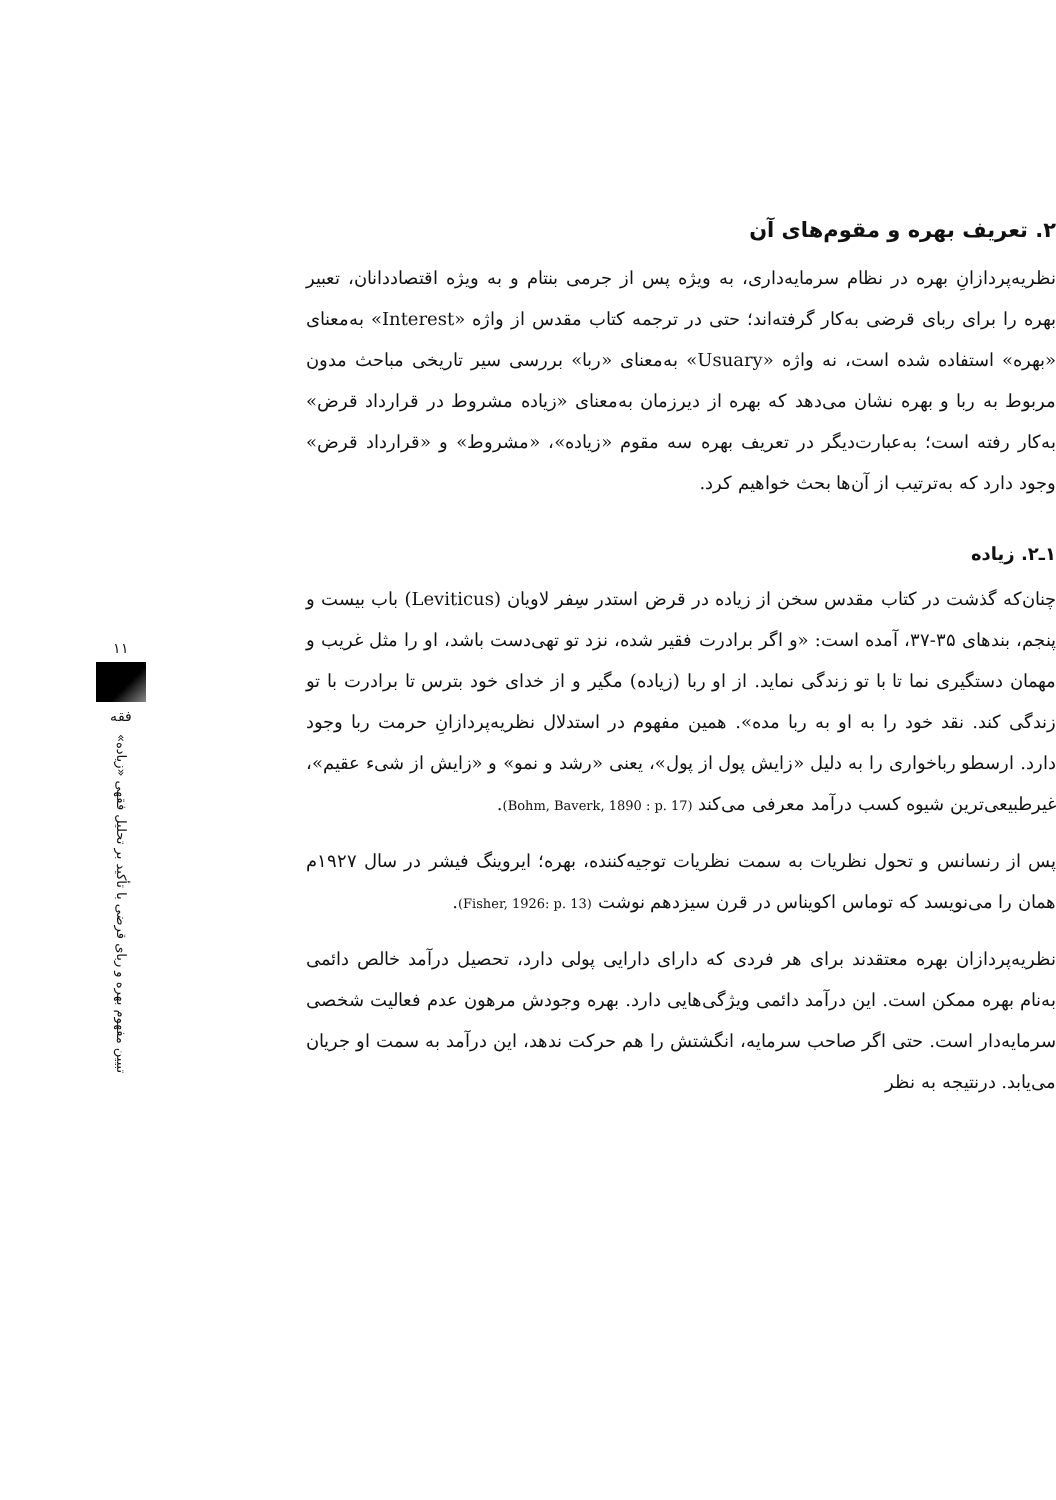۲. تعریف بهره و مقوم‌های آن
نظریه‌پردازانِ بهره در نظام سرمایه‌داری، به ویژه پس از جرمی بنتام و به ویژه اقتصاددانان، تعبیر بهره را برای ربای قرضی به‌کار گرفته‌اند؛ حتی در ترجمه کتاب مقدس از واژه «Interest» به‌معنای «بهره» استفاده شده است، نه واژه «Usuary» به‌معنای «ربا» بررسی سیر تاریخی مباحث مدون مربوط به ربا و بهره نشان می‌دهد که بهره از دیرزمان به‌معنای «زیاده مشروط در قرارداد قرض» به‌کار رفته است؛ به‌عبارت‌دیگر در تعریف بهره سه مقوم «زیاده»، «مشروط» و «قرارداد قرض» وجود دارد که به‌ترتیب از آن‌ها بحث خواهیم کرد.
۱ـ۲. زیاده
چنان‌که گذشت در کتاب مقدس سخن از زیاده در قرض استدر سِفر لاویان (Leviticus) باب بیست و پنجم، بندهای ۳۵-۳۷، آمده است: «و اگر برادرت فقیر شده، نزد تو تهی‌دست باشد، او را مثل غریب و مهمان دستگیری نما تا با تو زندگی نماید. از او ربا (زیاده) مگیر و از خدای خود بترس تا برادرت با تو زندگی کند. نقد خود را به او به ربا مده». همین مفهوم در استدلال نظریه‌پردازانِ حرمت ربا وجود دارد. ارسطو رباخواری را به دلیل «زایش پول از پول»، یعنی «رشد و نمو» و «زایش از شیء عقیم»، غیرطبیعی‌ترین شیوه کسب درآمد معرفی می‌کند (Bohm, Baverk, 1890 : p. 17).
پس از رنسانس و تحول نظریات به سمت نظریات توجیه‌کننده، بهره؛ ایروینگ فیشر در سال ۱۹۲۷م همان را می‌نویسد که توماس اکویناس در قرن سیزدهم نوشت (Fisher, 1926: p. 13).
نظریه‌پردازان بهره معتقدند برای هر فردی که دارای دارایی پولی دارد، تحصیل درآمد خالص دائمی به‌نام بهره ممکن است. این درآمد دائمی ویژگی‌هایی دارد. بهره وجودش مرهون عدم فعالیت شخصی سرمایه‌دار است. حتی اگر صاحب سرمایه، انگشتش را هم حرکت ندهد، این درآمد به سمت او جریان می‌یابد. درنتیجه به نظر
۱۱
فقه
تبیین مفهوم بهره و ربای قرضی با تأکید بر تحلیل فقهی «زیاده»